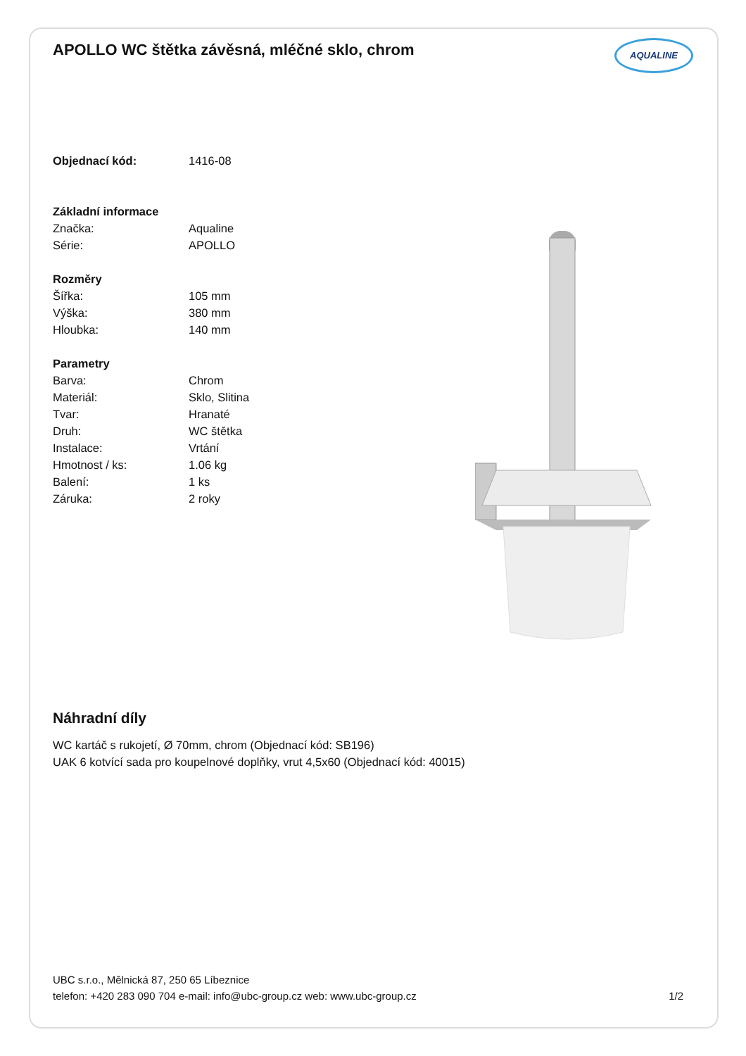APOLLO WC štětka závěsná, mléčné sklo, chrom AQUALINE
| Objednací kód: | 1416-08 |
| Základní informace | |
| Značka: | Aqualine |
| Série: | APOLLO |
| Rozměry | |
| Šířka: | 105 mm |
| Výška: | 380 mm |
| Hloubka: | 140 mm |
| Parametry | |
| Barva: | Chrom |
| Materiál: | Sklo, Slitina |
| Tvar: | Hranaté |
| Druh: | WC štětka |
| Instalace: | Vrtání |
| Hmotnost / ks: | 1.06 kg |
| Balení: | 1 ks |
| Záruka: | 2 roky |
Náhradní díly
WC kartáč s rukojetí, Ø 70mm, chrom (Objednací kód: SB196)
UAK 6 kotvící sada pro koupelnové doplňky, vrut 4,5x60 (Objednací kód: 40015)
UBC s.r.o., Mělnická 87, 250 65 Líbeznice
telefon: +420 283 090 704 e-mail: info@ubc-group.cz web: www.ubc-group.cz 1/2